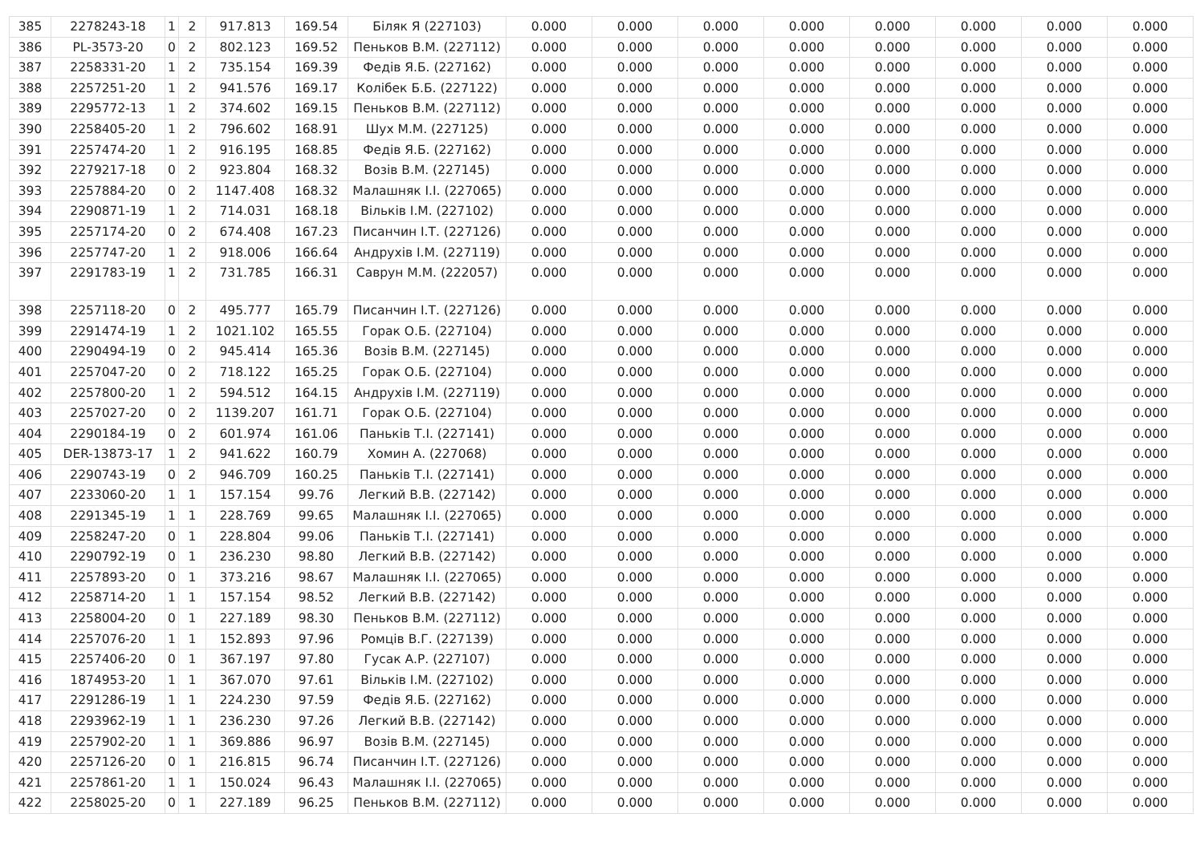| 385 | 2278243-18 | 1 | 2 | 917.813 | 169.54 | Біляк Я (227103) | 0.000 | 0.000 | 0.000 | 0.000 | 0.000 | 0.000 | 0.000 | 0.000 |
| 386 | PL-3573-20 | 0 | 2 | 802.123 | 169.52 | Пеньков В.М. (227112) | 0.000 | 0.000 | 0.000 | 0.000 | 0.000 | 0.000 | 0.000 | 0.000 |
| 387 | 2258331-20 | 1 | 2 | 735.154 | 169.39 | Федів Я.Б. (227162) | 0.000 | 0.000 | 0.000 | 0.000 | 0.000 | 0.000 | 0.000 | 0.000 |
| 388 | 2257251-20 | 1 | 2 | 941.576 | 169.17 | Колібек Б.Б. (227122) | 0.000 | 0.000 | 0.000 | 0.000 | 0.000 | 0.000 | 0.000 | 0.000 |
| 389 | 2295772-13 | 1 | 2 | 374.602 | 169.15 | Пеньков В.М. (227112) | 0.000 | 0.000 | 0.000 | 0.000 | 0.000 | 0.000 | 0.000 | 0.000 |
| 390 | 2258405-20 | 1 | 2 | 796.602 | 168.91 | Шух М.М. (227125) | 0.000 | 0.000 | 0.000 | 0.000 | 0.000 | 0.000 | 0.000 | 0.000 |
| 391 | 2257474-20 | 1 | 2 | 916.195 | 168.85 | Федів Я.Б. (227162) | 0.000 | 0.000 | 0.000 | 0.000 | 0.000 | 0.000 | 0.000 | 0.000 |
| 392 | 2279217-18 | 0 | 2 | 923.804 | 168.32 | Возів В.М. (227145) | 0.000 | 0.000 | 0.000 | 0.000 | 0.000 | 0.000 | 0.000 | 0.000 |
| 393 | 2257884-20 | 0 | 2 | 1147.408 | 168.32 | Малашняк І.І. (227065) | 0.000 | 0.000 | 0.000 | 0.000 | 0.000 | 0.000 | 0.000 | 0.000 |
| 394 | 2290871-19 | 1 | 2 | 714.031 | 168.18 | Вільків І.М. (227102) | 0.000 | 0.000 | 0.000 | 0.000 | 0.000 | 0.000 | 0.000 | 0.000 |
| 395 | 2257174-20 | 0 | 2 | 674.408 | 167.23 | Писанчин І.Т. (227126) | 0.000 | 0.000 | 0.000 | 0.000 | 0.000 | 0.000 | 0.000 | 0.000 |
| 396 | 2257747-20 | 1 | 2 | 918.006 | 166.64 | Андрухів І.М. (227119) | 0.000 | 0.000 | 0.000 | 0.000 | 0.000 | 0.000 | 0.000 | 0.000 |
| 397 | 2291783-19 | 1 | 2 | 731.785 | 166.31 | Саврун М.М. (222057) | 0.000 | 0.000 | 0.000 | 0.000 | 0.000 | 0.000 | 0.000 | 0.000 |
| 398 | 2257118-20 | 0 | 2 | 495.777 | 165.79 | Писанчин І.Т. (227126) | 0.000 | 0.000 | 0.000 | 0.000 | 0.000 | 0.000 | 0.000 | 0.000 |
| 399 | 2291474-19 | 1 | 2 | 1021.102 | 165.55 | Горак О.Б. (227104) | 0.000 | 0.000 | 0.000 | 0.000 | 0.000 | 0.000 | 0.000 | 0.000 |
| 400 | 2290494-19 | 0 | 2 | 945.414 | 165.36 | Возів В.М. (227145) | 0.000 | 0.000 | 0.000 | 0.000 | 0.000 | 0.000 | 0.000 | 0.000 |
| 401 | 2257047-20 | 0 | 2 | 718.122 | 165.25 | Горак О.Б. (227104) | 0.000 | 0.000 | 0.000 | 0.000 | 0.000 | 0.000 | 0.000 | 0.000 |
| 402 | 2257800-20 | 1 | 2 | 594.512 | 164.15 | Андрухів І.М. (227119) | 0.000 | 0.000 | 0.000 | 0.000 | 0.000 | 0.000 | 0.000 | 0.000 |
| 403 | 2257027-20 | 0 | 2 | 1139.207 | 161.71 | Горак О.Б. (227104) | 0.000 | 0.000 | 0.000 | 0.000 | 0.000 | 0.000 | 0.000 | 0.000 |
| 404 | 2290184-19 | 0 | 2 | 601.974 | 161.06 | Паньків Т.І. (227141) | 0.000 | 0.000 | 0.000 | 0.000 | 0.000 | 0.000 | 0.000 | 0.000 |
| 405 | DER-13873-17 | 1 | 2 | 941.622 | 160.79 | Хомин А. (227068) | 0.000 | 0.000 | 0.000 | 0.000 | 0.000 | 0.000 | 0.000 | 0.000 |
| 406 | 2290743-19 | 0 | 2 | 946.709 | 160.25 | Паньків Т.І. (227141) | 0.000 | 0.000 | 0.000 | 0.000 | 0.000 | 0.000 | 0.000 | 0.000 |
| 407 | 2233060-20 | 1 | 1 | 157.154 | 99.76 | Легкий В.В. (227142) | 0.000 | 0.000 | 0.000 | 0.000 | 0.000 | 0.000 | 0.000 | 0.000 |
| 408 | 2291345-19 | 1 | 1 | 228.769 | 99.65 | Малашняк І.І. (227065) | 0.000 | 0.000 | 0.000 | 0.000 | 0.000 | 0.000 | 0.000 | 0.000 |
| 409 | 2258247-20 | 0 | 1 | 228.804 | 99.06 | Паньків Т.І. (227141) | 0.000 | 0.000 | 0.000 | 0.000 | 0.000 | 0.000 | 0.000 | 0.000 |
| 410 | 2290792-19 | 0 | 1 | 236.230 | 98.80 | Легкий В.В. (227142) | 0.000 | 0.000 | 0.000 | 0.000 | 0.000 | 0.000 | 0.000 | 0.000 |
| 411 | 2257893-20 | 0 | 1 | 373.216 | 98.67 | Малашняк І.І. (227065) | 0.000 | 0.000 | 0.000 | 0.000 | 0.000 | 0.000 | 0.000 | 0.000 |
| 412 | 2258714-20 | 1 | 1 | 157.154 | 98.52 | Легкий В.В. (227142) | 0.000 | 0.000 | 0.000 | 0.000 | 0.000 | 0.000 | 0.000 | 0.000 |
| 413 | 2258004-20 | 0 | 1 | 227.189 | 98.30 | Пеньков В.М. (227112) | 0.000 | 0.000 | 0.000 | 0.000 | 0.000 | 0.000 | 0.000 | 0.000 |
| 414 | 2257076-20 | 1 | 1 | 152.893 | 97.96 | Ромців В.Г. (227139) | 0.000 | 0.000 | 0.000 | 0.000 | 0.000 | 0.000 | 0.000 | 0.000 |
| 415 | 2257406-20 | 0 | 1 | 367.197 | 97.80 | Гусак А.Р. (227107) | 0.000 | 0.000 | 0.000 | 0.000 | 0.000 | 0.000 | 0.000 | 0.000 |
| 416 | 1874953-20 | 1 | 1 | 367.070 | 97.61 | Вільків І.М. (227102) | 0.000 | 0.000 | 0.000 | 0.000 | 0.000 | 0.000 | 0.000 | 0.000 |
| 417 | 2291286-19 | 1 | 1 | 224.230 | 97.59 | Федів Я.Б. (227162) | 0.000 | 0.000 | 0.000 | 0.000 | 0.000 | 0.000 | 0.000 | 0.000 |
| 418 | 2293962-19 | 1 | 1 | 236.230 | 97.26 | Легкий В.В. (227142) | 0.000 | 0.000 | 0.000 | 0.000 | 0.000 | 0.000 | 0.000 | 0.000 |
| 419 | 2257902-20 | 1 | 1 | 369.886 | 96.97 | Возів В.М. (227145) | 0.000 | 0.000 | 0.000 | 0.000 | 0.000 | 0.000 | 0.000 | 0.000 |
| 420 | 2257126-20 | 0 | 1 | 216.815 | 96.74 | Писанчин І.Т. (227126) | 0.000 | 0.000 | 0.000 | 0.000 | 0.000 | 0.000 | 0.000 | 0.000 |
| 421 | 2257861-20 | 1 | 1 | 150.024 | 96.43 | Малашняк І.І. (227065) | 0.000 | 0.000 | 0.000 | 0.000 | 0.000 | 0.000 | 0.000 | 0.000 |
| 422 | 2258025-20 | 0 | 1 | 227.189 | 96.25 | Пеньков В.М. (227112) | 0.000 | 0.000 | 0.000 | 0.000 | 0.000 | 0.000 | 0.000 | 0.000 |